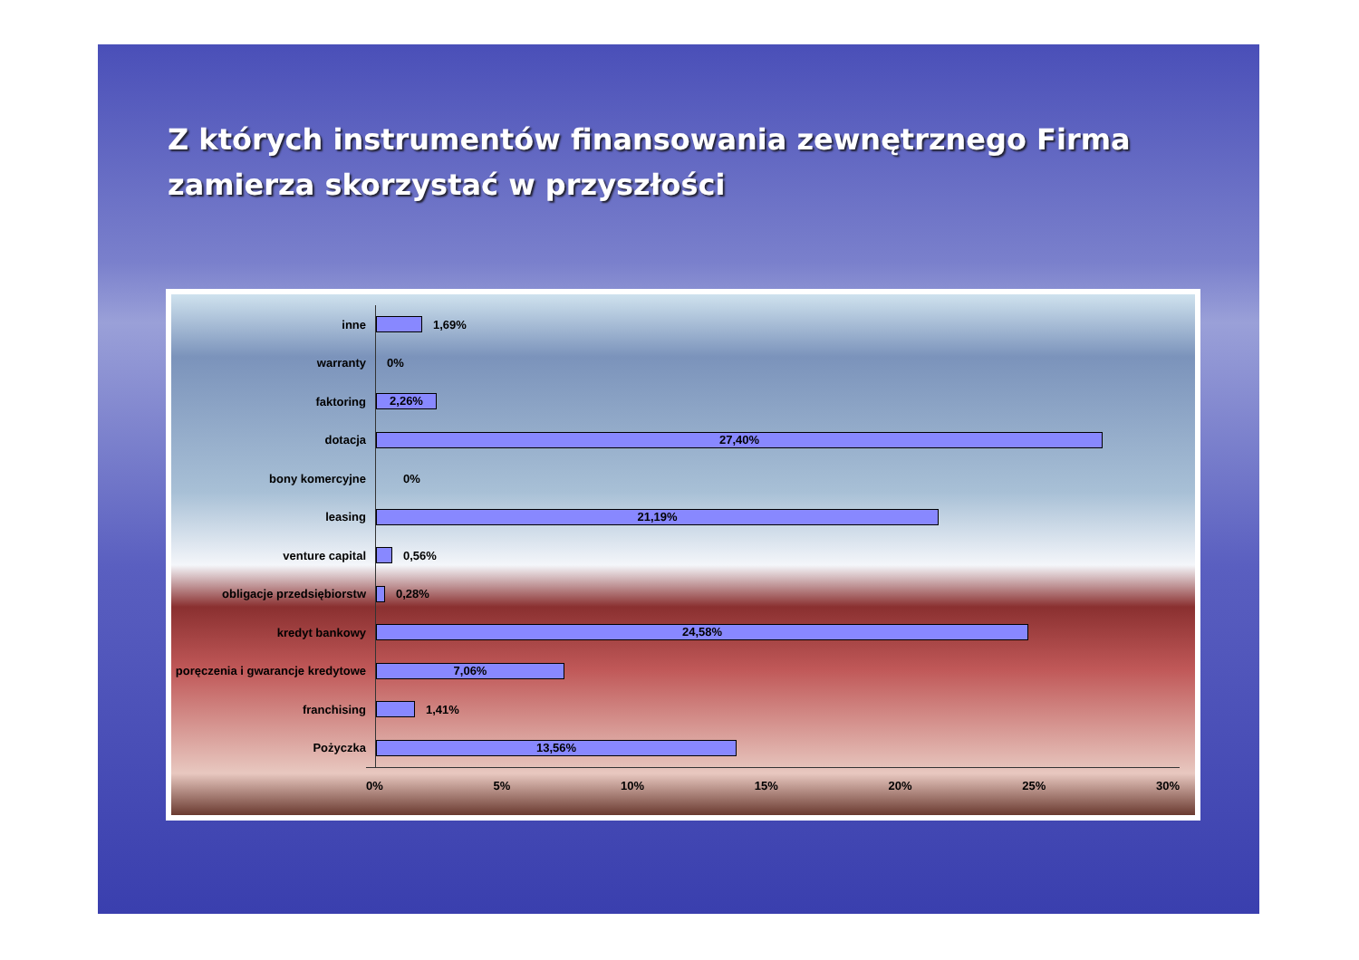Z których instrumentów finansowania zewnętrznego Firma zamierza skorzystać w przyszłości
inne
1,69%
warranty
0%
faktoring
2,26%
dotacja
27,40%
bony komercyjne
0%
leasing
21,19%
venture capital
0,56%
obligacje przedsiębiorstw
0,28%
kredyt bankowy
24,58%
poręczenia i gwarancje kredytowe
7,06%
franchising
1,41%
Pożyczka
13,56%
0% 5% 10% 15% 20% 25% 30%